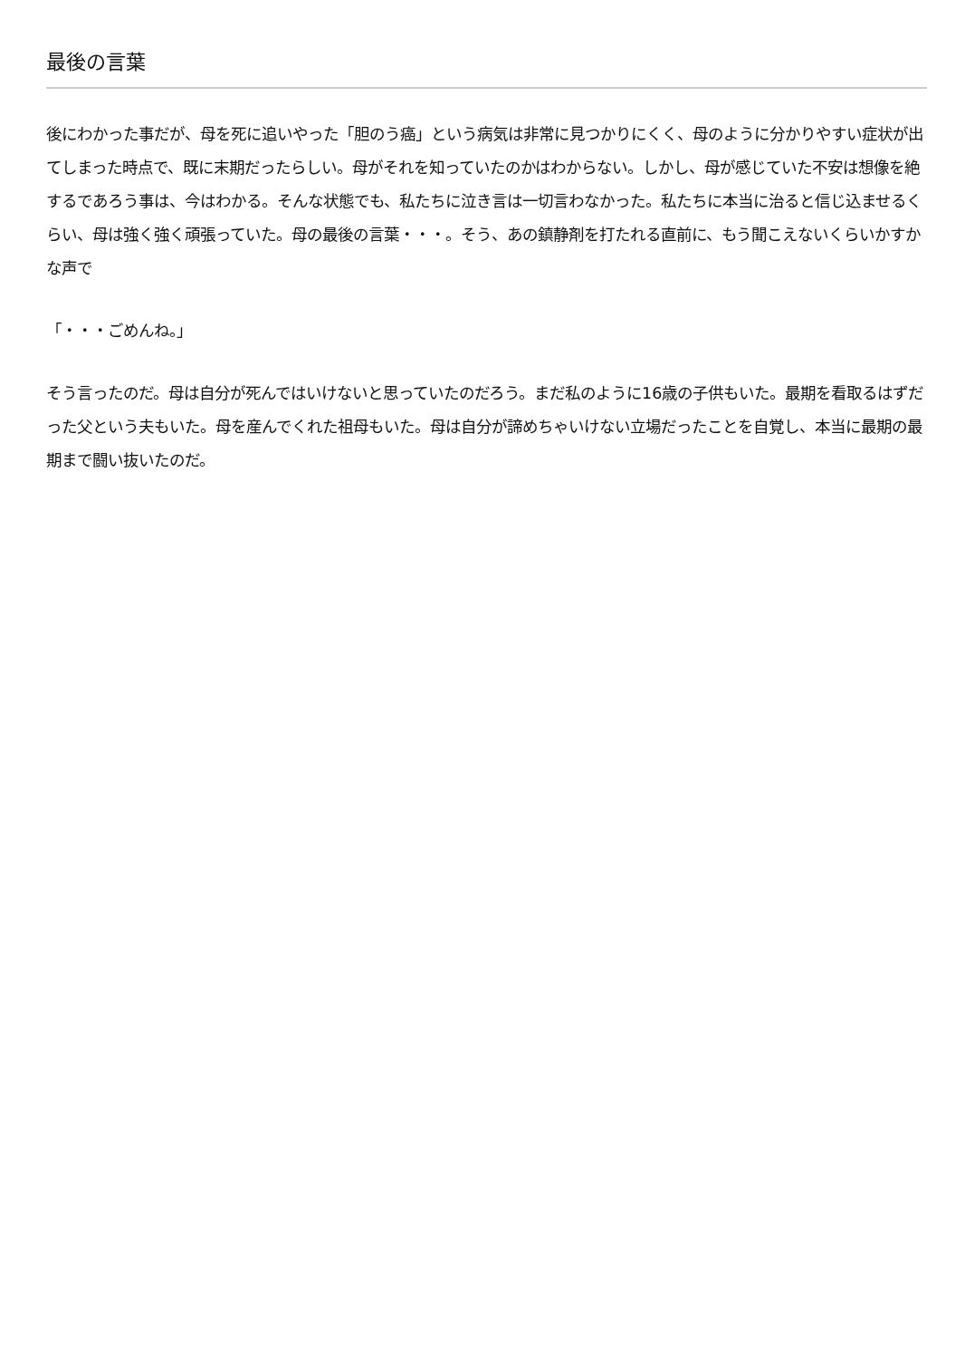最後の言葉
後にわかった事だが、母を死に追いやった「胆のう癌」という病気は非常に見つかりにくく、母のように分かりやすい症状が出てしまった時点で、既に末期だったらしい。母がそれを知っていたのかはわからない。しかし、母が感じていた不安は想像を絶するであろう事は、今はわかる。そんな状態でも、私たちに泣き言は一切言わなかった。私たちに本当に治ると信じ込ませるくらい、母は強く強く頑張っていた。母の最後の言葉・・・。そう、あの鎮静剤を打たれる直前に、もう聞こえないくらいかすかな声で
「・・・ごめんね。」
そう言ったのだ。母は自分が死んではいけないと思っていたのだろう。まだ私のように16歳の子供もいた。最期を看取るはずだった父という夫もいた。母を産んでくれた祖母もいた。母は自分が諦めちゃいけない立場だったことを自覚し、本当に最期の最期まで闘い抜いたのだ。